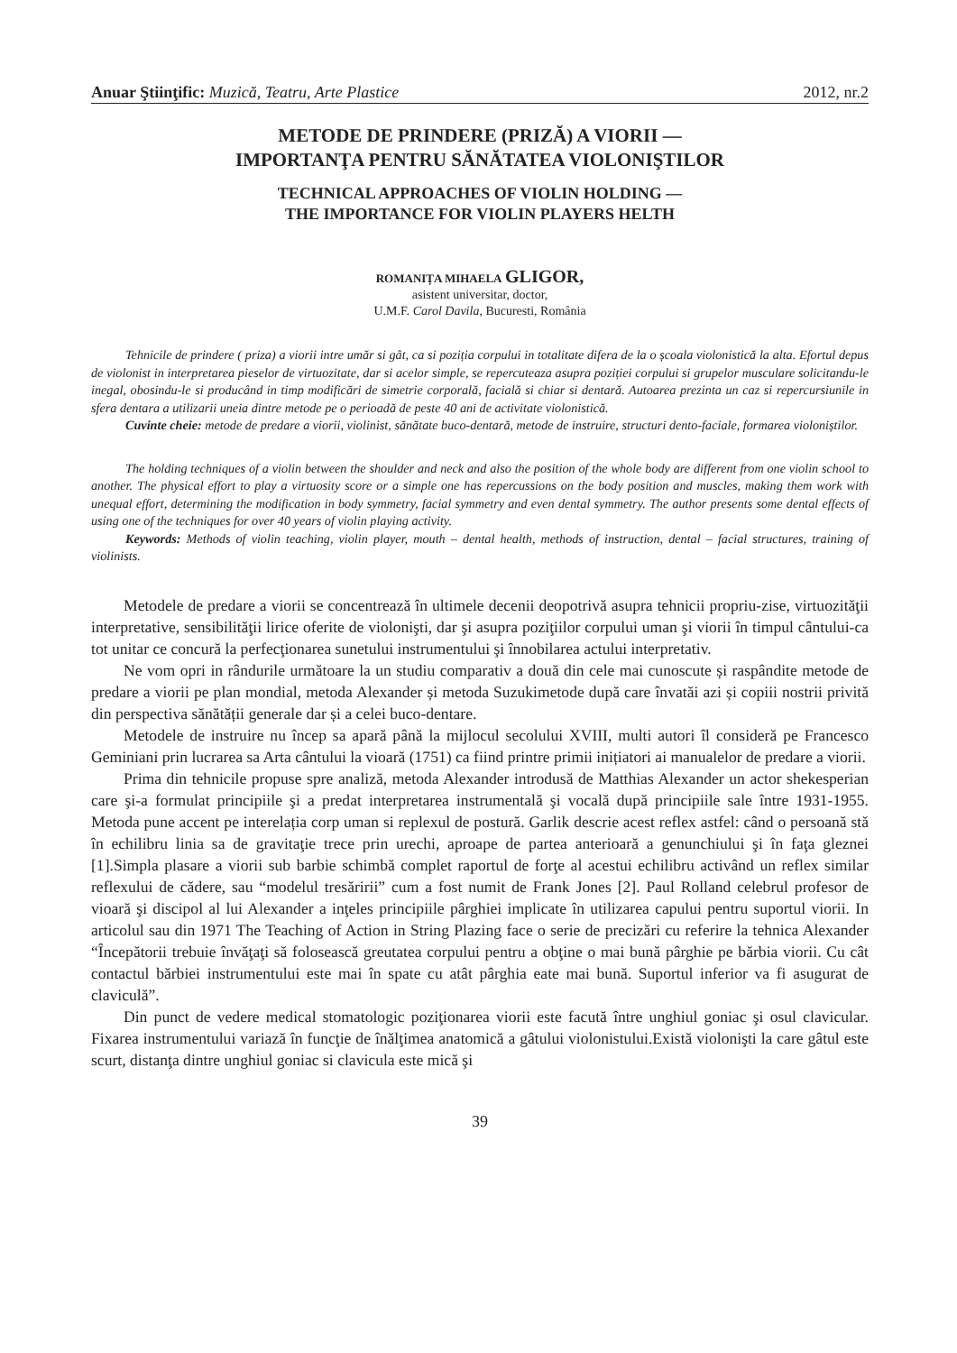Anuar Ştiinţific: Muzică, Teatru, Arte Plastice 2012, nr.2
METODE DE PRINDERE (PRIZĂ) A VIORII —
IMPORTANŢA PENTRU SĂNĂTATEA VIOLONIŞTILOR
TECHNICAL APPROACHES OF VIOLIN HOLDING —
THE IMPORTANCE FOR VIOLIN PLAYERS HELTH
ROMANIȚA MIHAELA GLIGOR,
asistent universitar, doctor,
U.M.F. Carol Davila, Bucuresti, România
Tehnicile de prindere ( priza) a viorii intre umăr si gât, ca si poziția corpului in totalitate difera de la o școala violonistică la alta. Efortul depus de violonist in interpretarea pieselor de virtuozitate, dar si acelor simple, se repercuteaza asupra poziției corpului si grupelor musculare solicitandu-le inegal, obosindu-le si producând in timp modificări de simetrie corporală, facială si chiar si dentară. Autoarea prezinta un caz si repercursiunile in sfera dentara a utilizarii uneia dintre metode pe o perioadă de peste 40 ani de activitate violonistică.
Cuvinte cheie: metode de predare a viorii, violinist, sănătate buco-dentară, metode de instruire, structuri dento-faciale, formarea violoniștilor.
The holding techniques of a violin between the shoulder and neck and also the position of the whole body are different from one violin school to another. The physical effort to play a virtuosity score or a simple one has repercussions on the body position and muscles, making them work with unequal effort, determining the modification in body symmetry, facial symmetry and even dental symmetry. The author presents some dental effects of using one of the techniques for over 40 years of violin playing activity.
Keywords: Methods of violin teaching, violin player, mouth – dental health, methods of instruction, dental – facial structures, training of violinists.
Metodele de predare a viorii se concentrează în ultimele decenii deopotrivă asupra tehnicii propriu-zise, virtuozităţii interpretative, sensibilităţii lirice oferite de violonişti, dar şi asupra poziţiilor corpului uman şi viorii în timpul cântului-ca tot unitar ce concură la perfecţionarea sunetului instrumentului şi înnobilarea actului interpretativ.
Ne vom opri in rândurile următoare la un studiu comparativ a două din cele mai cunoscute și raspândite metode de predare a viorii pe plan mondial, metoda Alexander și metoda Suzukimetode după care învatăi azi și copiii nostrii privită din perspectiva sănătății generale dar și a celei buco-dentare.
Metodele de instruire nu încep sa apară până la mijlocul secolului XVIII, multi autori îl consideră pe Francesco Geminiani prin lucrarea sa Arta cântului la vioară (1751) ca fiind printre primii inițiatori ai manualelor de predare a viorii.
Prima din tehnicile propuse spre analiză, metoda Alexander introdusă de Matthias Alexander un actor shekesperian care şi-a formulat principiile şi a predat interpretarea instrumentală şi vocală după principiile sale între 1931-1955. Metoda pune accent pe interelația corp uman si replexul de postură. Garlik descrie acest reflex astfel: când o persoană stă în echilibru linia sa de gravitaţie trece prin urechi, aproape de partea anterioară a genunchiului şi în faţa gleznei [1].Simpla plasare a viorii sub barbie schimbă complet raportul de forţe al acestui echilibru activând un reflex similar reflexului de cădere, sau “modelul tresăririi” cum a fost numit de Frank Jones [2]. Paul Rolland celebrul profesor de vioară şi discipol al lui Alexander a inţeles principiile pârghiei implicate în utilizarea capului pentru suportul viorii. In articolul sau din 1971 The Teaching of Action in String Plazing face o serie de precizări cu referire la tehnica Alexander “Începătorii trebuie învăţaţi să folosească greutatea corpului pentru a obţine o mai bună pârghie pe bărbia viorii. Cu cât contactul bărbiei instrumentului este mai în spate cu atât pârghia eate mai bună. Suportul inferior va fi asugurat de claviculă”.
Din punct de vedere medical stomatologic poziţionarea viorii este facută între unghiul goniac şi osul clavicular. Fixarea instrumentului variază în funcţie de înălţimea anatomică a gâtului violonistului.Există violonişti la care gâtul este scurt, distanţa dintre unghiul goniac si clavicula este mică şi
39